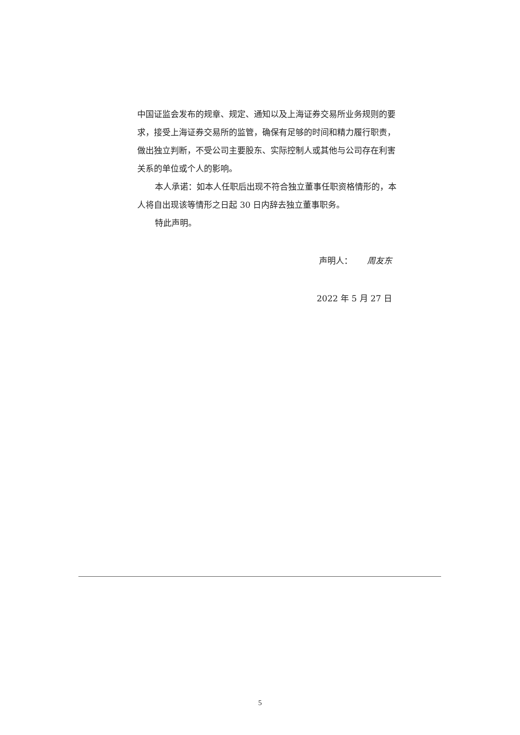中国证监会发布的规章、规定、通知以及上海证券交易所业务规则的要求，接受上海证券交易所的监管，确保有足够的时间和精力履行职责，做出独立判断，不受公司主要股东、实际控制人或其他与公司存在利害关系的单位或个人的影响。
本人承诺：如本人任职后出现不符合独立董事任职资格情形的，本人将自出现该等情形之日起 30 日内辞去独立董事职务。
特此声明。
声明人： 周友东
2022 年 5 月 27 日
5